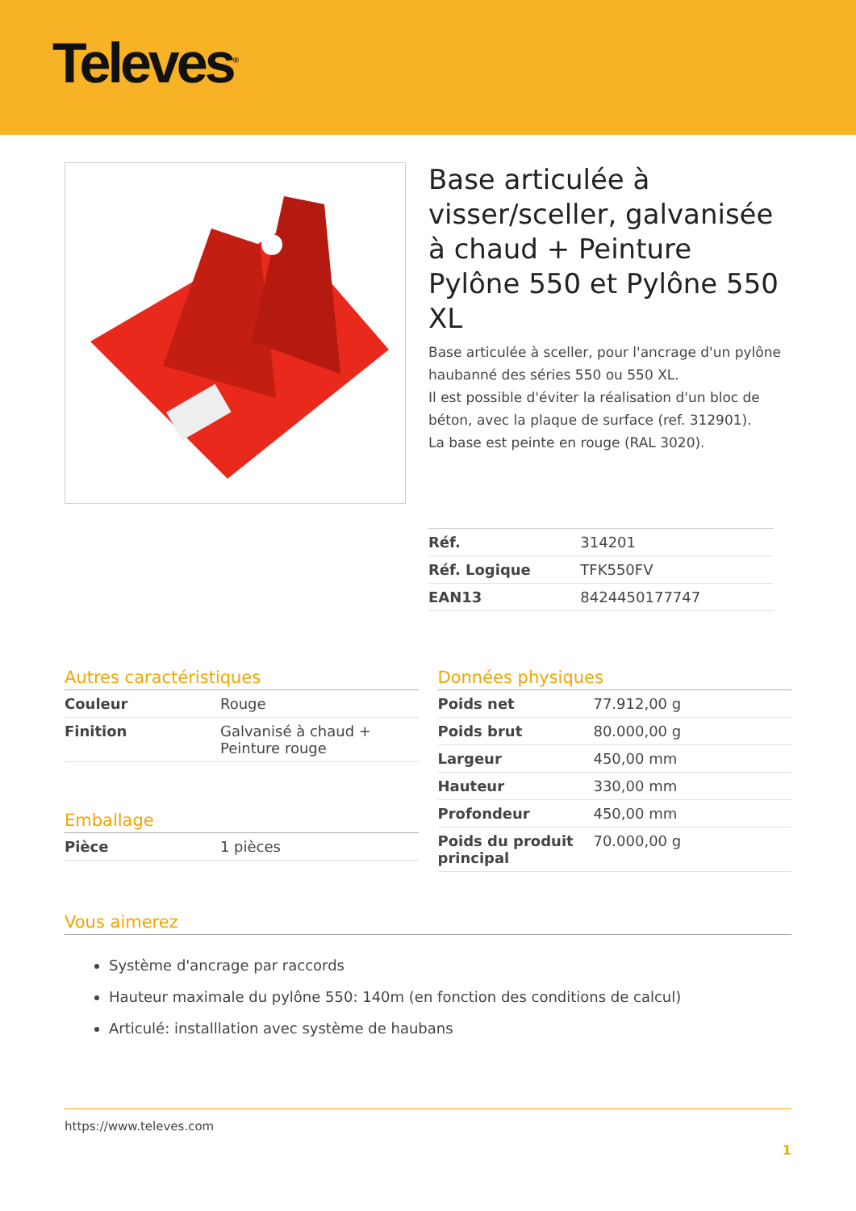Televes<sup>®</sup>
Base articulée à visser/sceller, galvanisée à chaud + Peinture Pylône 550 et Pylône 550 XL
Base articulée à sceller, pour l'ancrage d'un pylône haubanné des séries 550 ou 550 XL.
Il est possible d'éviter la réalisation d'un bloc de béton, avec la plaque de surface (ref. 312901).
La base est peinte en rouge (RAL 3020).
| Réf. | 314201 |
| Réf. Logique | TFK550FV |
| EAN13 | 8424450177747 |
Autres caractéristiques
| Couleur | Rouge |
| Finition | Galvanisé à chaud + Peinture rouge |
Emballage
| Pièce | 1 pièces |
Données physiques
| Poids net | 77.912,00 g |
| Poids brut | 80.000,00 g |
| Largeur | 450,00 mm |
| Hauteur | 330,00 mm |
| Profondeur | 450,00 mm |
| Poids du produit principal | 70.000,00 g |
Vous aimerez
Système d'ancrage par raccords
Hauteur maximale du pylône 550: 140m (en fonction des conditions de calcul)
Articulé: installlation avec système de haubans
https://www.televes.com
1